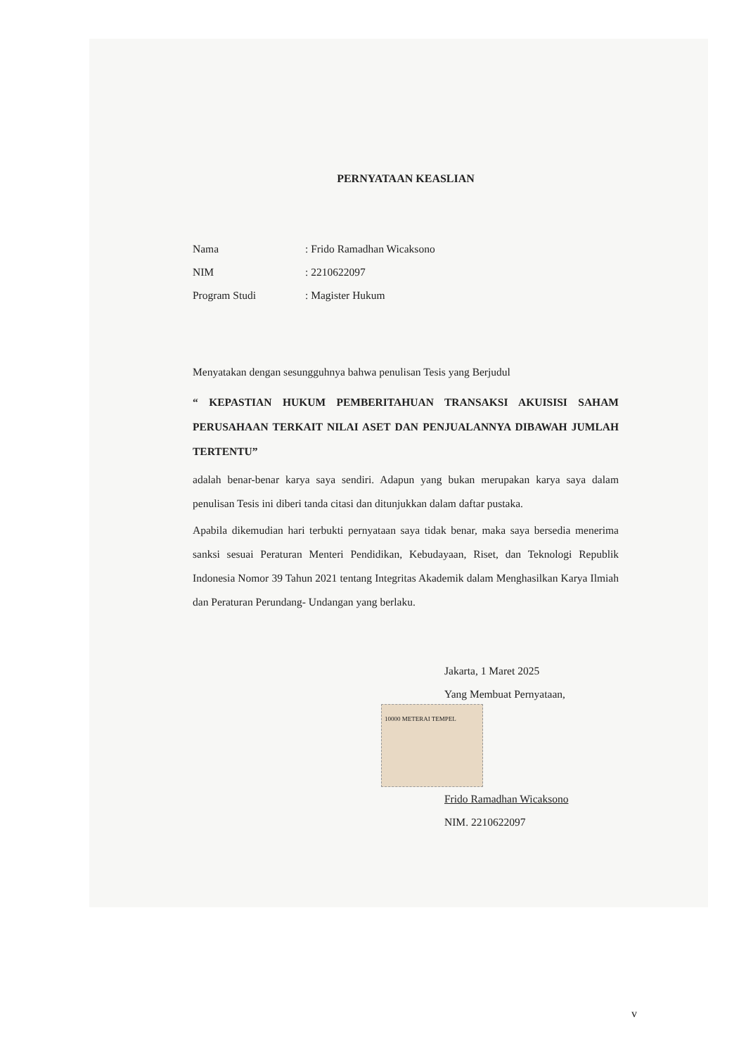PERNYATAAN KEASLIAN
Nama: Frido Ramadhan Wicaksono
NIM: 2210622097
Program Studi: Magister Hukum
Menyatakan dengan sesungguhnya bahwa penulisan Tesis yang Berjudul
“ KEPASTIAN HUKUM PEMBERITAHUAN TRANSAKSI AKUISISI SAHAM PERUSAHAAN TERKAIT NILAI ASET DAN PENJUALANNYA DIBAWAH JUMLAH TERTENTU”
adalah benar-benar karya saya sendiri. Adapun yang bukan merupakan karya saya dalam penulisan Tesis ini diberi tanda citasi dan ditunjukkan dalam daftar pustaka.
Apabila dikemudian hari terbukti pernyataan saya tidak benar, maka saya bersedia menerima sanksi sesuai Peraturan Menteri Pendidikan, Kebudayaan, Riset, dan Teknologi Republik Indonesia Nomor 39 Tahun 2021 tentang Integritas Akademik dalam Menghasilkan Karya Ilmiah dan Peraturan Perundang- Undangan yang berlaku.
Jakarta, 1 Maret 2025
Yang Membuat Pernyataan,
10000 METERAI TEMPEL
Frido Ramadhan Wicaksono
NIM. 2210622097
v